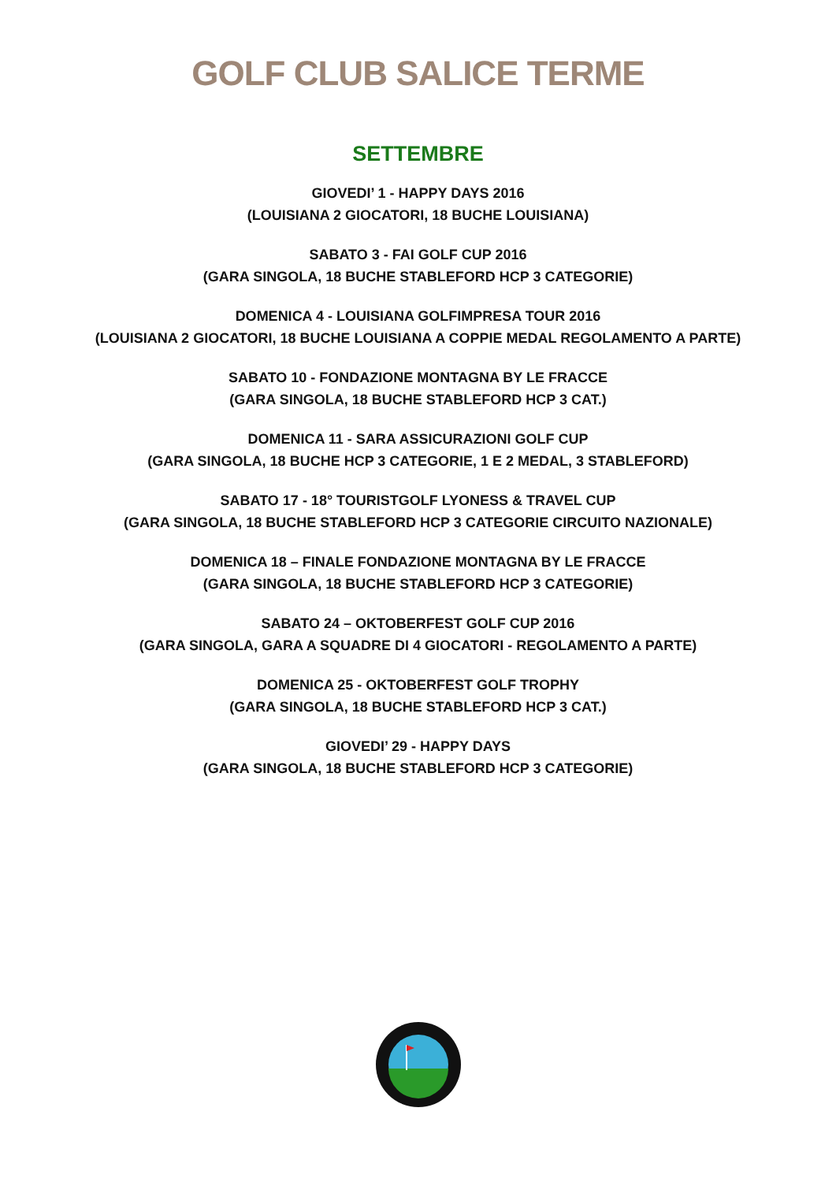GOLF CLUB SALICE TERME
SETTEMBRE
GIOVEDI’ 1 - HAPPY DAYS 2016
(LOUISIANA 2 GIOCATORI, 18 BUCHE LOUISIANA)
SABATO 3 - FAI GOLF CUP 2016
(GARA SINGOLA, 18 BUCHE STABLEFORD HCP 3 CATEGORIE)
DOMENICA 4 - LOUISIANA GOLFIMPRESA TOUR 2016
(LOUISIANA 2 GIOCATORI, 18 BUCHE LOUISIANA A COPPIE MEDAL REGOLAMENTO A PARTE)
SABATO 10 - FONDAZIONE MONTAGNA BY LE FRACCE
(GARA SINGOLA, 18 BUCHE STABLEFORD HCP 3 CAT.)
DOMENICA 11 - SARA ASSICURAZIONI GOLF CUP
(GARA SINGOLA, 18 BUCHE HCP 3 CATEGORIE, 1 E 2 MEDAL, 3 STABLEFORD)
SABATO 17 - 18° TOURISTGOLF LYONESS & TRAVEL CUP
(GARA SINGOLA, 18 BUCHE STABLEFORD HCP 3 CATEGORIE CIRCUITO NAZIONALE)
DOMENICA 18 – FINALE FONDAZIONE MONTAGNA BY LE FRACCE
(GARA SINGOLA, 18 BUCHE STABLEFORD HCP 3 CATEGORIE)
SABATO 24 – OKTOBERFEST GOLF CUP 2016
(GARA SINGOLA, GARA A SQUADRE DI 4 GIOCATORI - REGOLAMENTO A PARTE)
DOMENICA 25 - OKTOBERFEST GOLF TROPHY
(GARA SINGOLA, 18 BUCHE STABLEFORD HCP 3 CAT.)
GIOVEDI’ 29 - HAPPY DAYS
(GARA SINGOLA, 18 BUCHE STABLEFORD HCP 3 CATEGORIE)